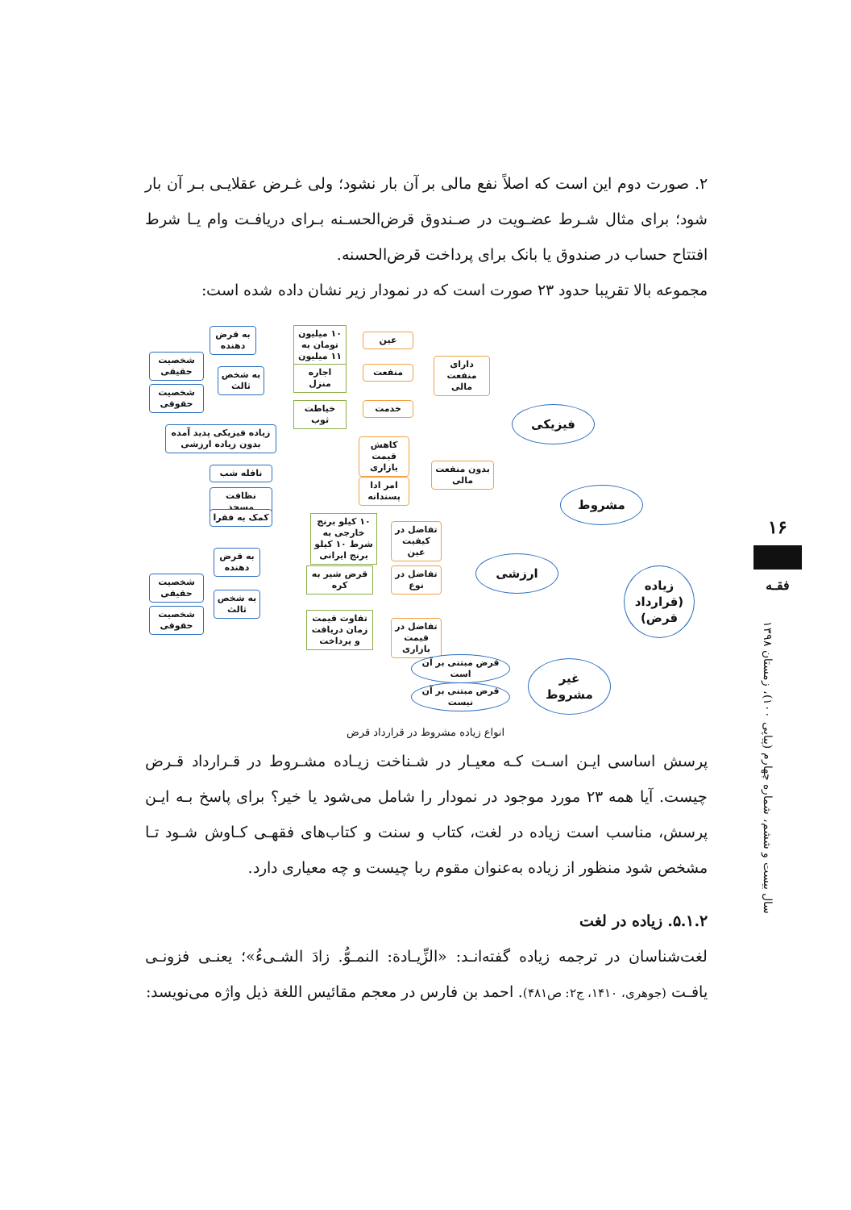۲. صورت دوم این است که اصلاً نفع مالی بر آن بار نشود؛ ولی غـرض عقلایـی بـر آن بار شود؛ برای مثال شـرط عضـویت در صـندوق قرض‌الحسـنه بـرای دریافـت وام یـا شرط افتتاح حساب در صندوق یا بانک برای پرداخت قرض‌الحسنه.
مجموعه بالا تقریبا حدود ۲۳ صورت است که در نمودار زیر نشان داده شده است:
زیاده (قرارداد قرض)
مشروط
فیزیکی
ارزشی
غیر مشروط
دارای منفعت مالی
بدون منفعت مالی
عین
منفعت
خدمت
کاهش قیمت بازاری
امر ادا پسندانه
تفاضل در کیفیت عین
تفاضل در نوع
تفاضل در قیمت بازاری
۱۰ میلیون تومان به ۱۱ میلیون
اجاره منزل
خیاطت ثوب
۱۰ کیلو برنج خارجی به شرط ۱۰ کیلو برنج ایرانی
قرض شیر به کره
تفاوت قیمت زمان دریافت و پرداخت
زیاده فیزیکی پدید آمده بدون زیاده ارزشی
نافله شب
نظافت مسجد
کمک به فقرا
به قرض دهنده
به شخص ثالث
شخصیت حقیقی
شخصیت حقوقی
به قرض دهنده
به شخص ثالث
شخصیت حقیقی
شخصیت حقوقی
قرض مبتنی بر آن است
قرض مبتنی بر آن نیست
انواع زیاده مشروط در قرارداد قرض
پرسش اساسی ایـن اسـت کـه معیـار در شـناخت زیـاده مشـروط در قـرارداد قـرض چیست. آیا همه ۲۳ مورد موجود در نمودار را شامل می‌شود یا خیر؟ برای پاسخ بـه ایـن پرسش، مناسب است زیاده در لغت، کتاب و سنت و کتاب‌های فقهـی کـاوش شـود تـا مشخص شود منظور از زیاده به‌عنوان مقوم ربا چیست و چه معیاری دارد.
۵.۱.۲. زیاده در لغت
لغت‌شناسان در ترجمه زیاده گفته‌انـد: «الزِّیـادة: النمـوُّ. زادَ الشـیءُ»؛ یعنـی فزونـی یافـت (جوهری، ۱۴۱۰، ج۲: ص۴۸۱). احمد بن فارس در معجم مقائیس اللغة ذیل واژه می‌نویسد:
۱۶
فقـه
سال بیست و ششم، شماره چهارم (پیاپی ۱۰۰)، زمستان ۱۳۹۸